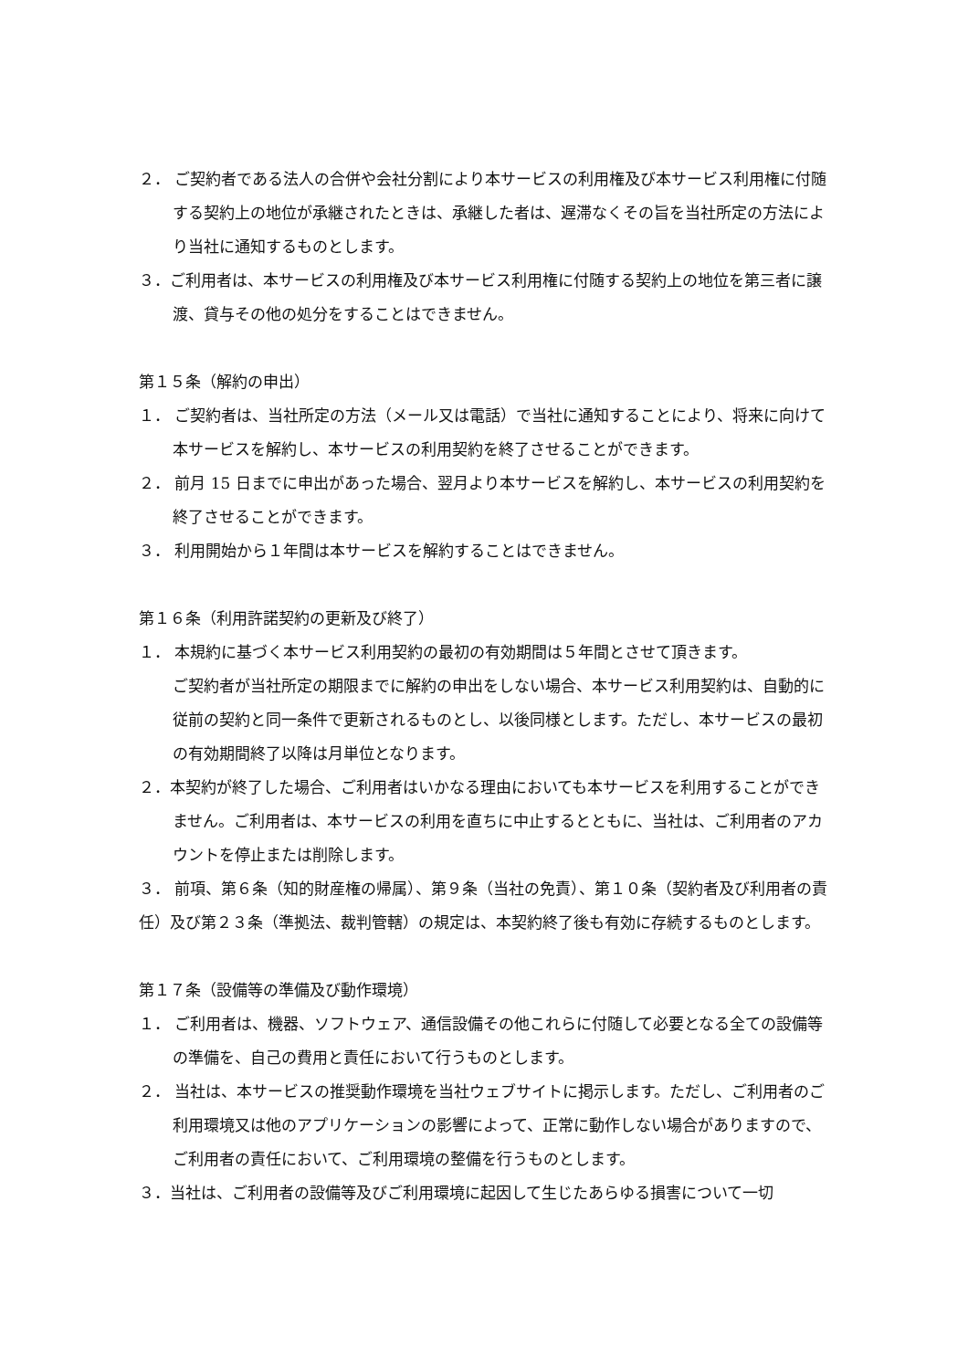２． ご契約者である法人の合併や会社分割により本サービスの利用権及び本サービス利用権に付随する契約上の地位が承継されたときは、承継した者は、遅滞なくその旨を当社所定の方法により当社に通知するものとします。
３．ご利用者は、本サービスの利用権及び本サービス利用権に付随する契約上の地位を第三者に譲渡、貸与その他の処分をすることはできません。
第１５条（解約の申出）
１． ご契約者は、当社所定の方法（メール又は電話）で当社に通知することにより、将来に向けて本サービスを解約し、本サービスの利用契約を終了させることができます。
２． 前月 15 日までに申出があった場合、翌月より本サービスを解約し、本サービスの利用契約を終了させることができます。
３． 利用開始から１年間は本サービスを解約することはできません。
第１６条（利用許諾契約の更新及び終了）
１． 本規約に基づく本サービス利用契約の最初の有効期間は５年間とさせて頂きます。
ご契約者が当社所定の期限までに解約の申出をしない場合、本サービス利用契約は、自動的に従前の契約と同一条件で更新されるものとし、以後同様とします。ただし、本サービスの最初の有効期間終了以降は月単位となります。
２．本契約が終了した場合、ご利用者はいかなる理由においても本サービスを利用することができません。ご利用者は、本サービスの利用を直ちに中止するとともに、当社は、ご利用者のアカウントを停止または削除します。
３． 前項、第６条（知的財産権の帰属）、第９条（当社の免責）、第１０条（契約者及び利用者の責任）及び第２３条（準拠法、裁判管轄）の規定は、本契約終了後も有効に存続するものとします。
第１７条（設備等の準備及び動作環境）
１． ご利用者は、機器、ソフトウェア、通信設備その他これらに付随して必要となる全ての設備等の準備を、自己の費用と責任において行うものとします。
２． 当社は、本サービスの推奨動作環境を当社ウェブサイトに掲示します。ただし、ご利用者のご利用環境又は他のアプリケーションの影響によって、正常に動作しない場合がありますので、ご利用者の責任において、ご利用環境の整備を行うものとします。
３．当社は、ご利用者の設備等及びご利用環境に起因して生じたあらゆる損害について一切